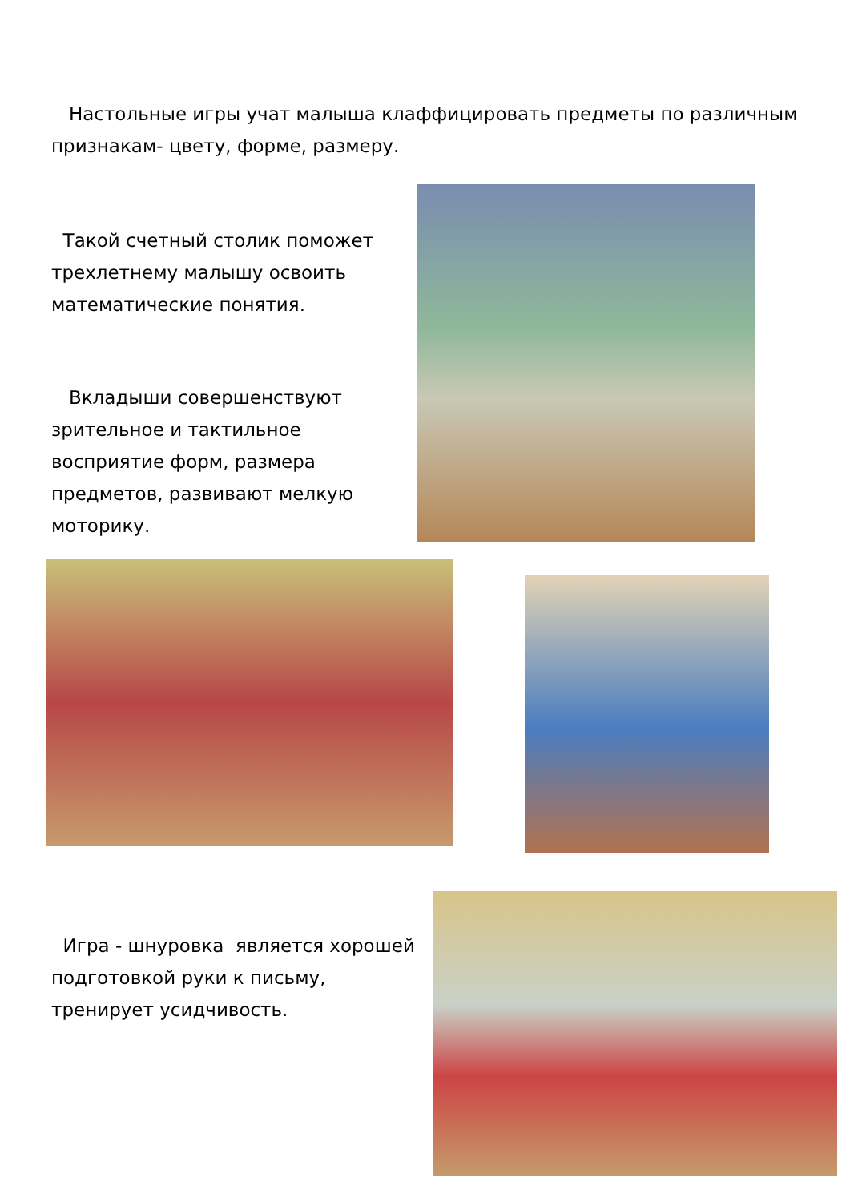Настольные игры учат малыша клаффицировать предметы по различным признакам- цвету, форме, размеру.
Такой счетный столик поможет трехлетнему малышу освоить математические понятия.
Вкладыши совершенствуют зрительное и тактильное восприятие форм, размера предметов, развивают мелкую моторику.
Игра - шнуровка является хорошей подготовкой руки к письму, тренирует усидчивость.